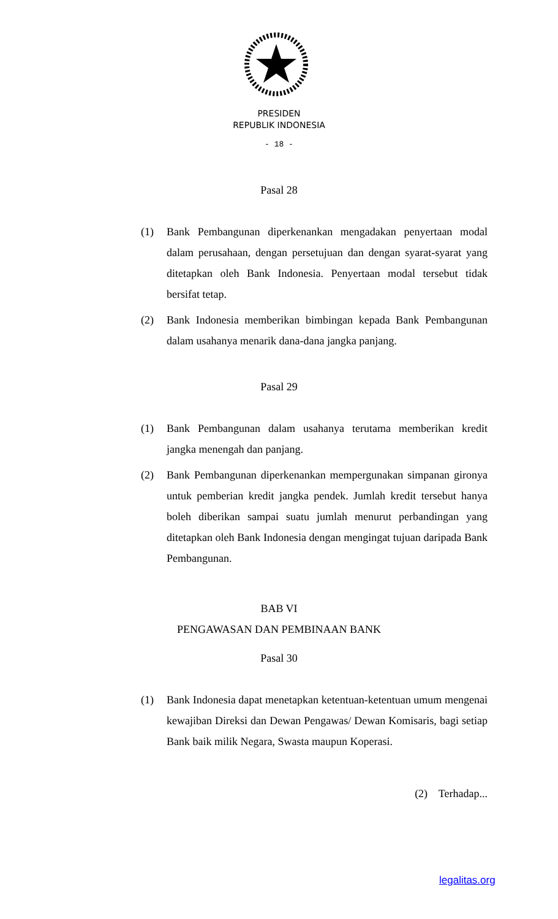PRESIDEN
REPUBLIK INDONESIA
- 18 -
Pasal 28
(1) Bank Pembangunan diperkenankan mengadakan penyertaan modal dalam perusahaan, dengan persetujuan dan dengan syarat-syarat yang ditetapkan oleh Bank Indonesia. Penyertaan modal tersebut tidak bersifat tetap.
(2) Bank Indonesia memberikan bimbingan kepada Bank Pembangunan dalam usahanya menarik dana-dana jangka panjang.
Pasal 29
(1) Bank Pembangunan dalam usahanya terutama memberikan kredit jangka menengah dan panjang.
(2) Bank Pembangunan diperkenankan mempergunakan simpanan gironya untuk pemberian kredit jangka pendek. Jumlah kredit tersebut hanya boleh diberikan sampai suatu jumlah menurut perbandingan yang ditetapkan oleh Bank Indonesia dengan mengingat tujuan daripada Bank Pembangunan.
BAB VI
PENGAWASAN DAN PEMBINAAN BANK
Pasal 30
(1) Bank Indonesia dapat menetapkan ketentuan-ketentuan umum mengenai kewajiban Direksi dan Dewan Pengawas/ Dewan Komisaris, bagi setiap Bank baik milik Negara, Swasta maupun Koperasi.
(2) Terhadap...
legalitas.org